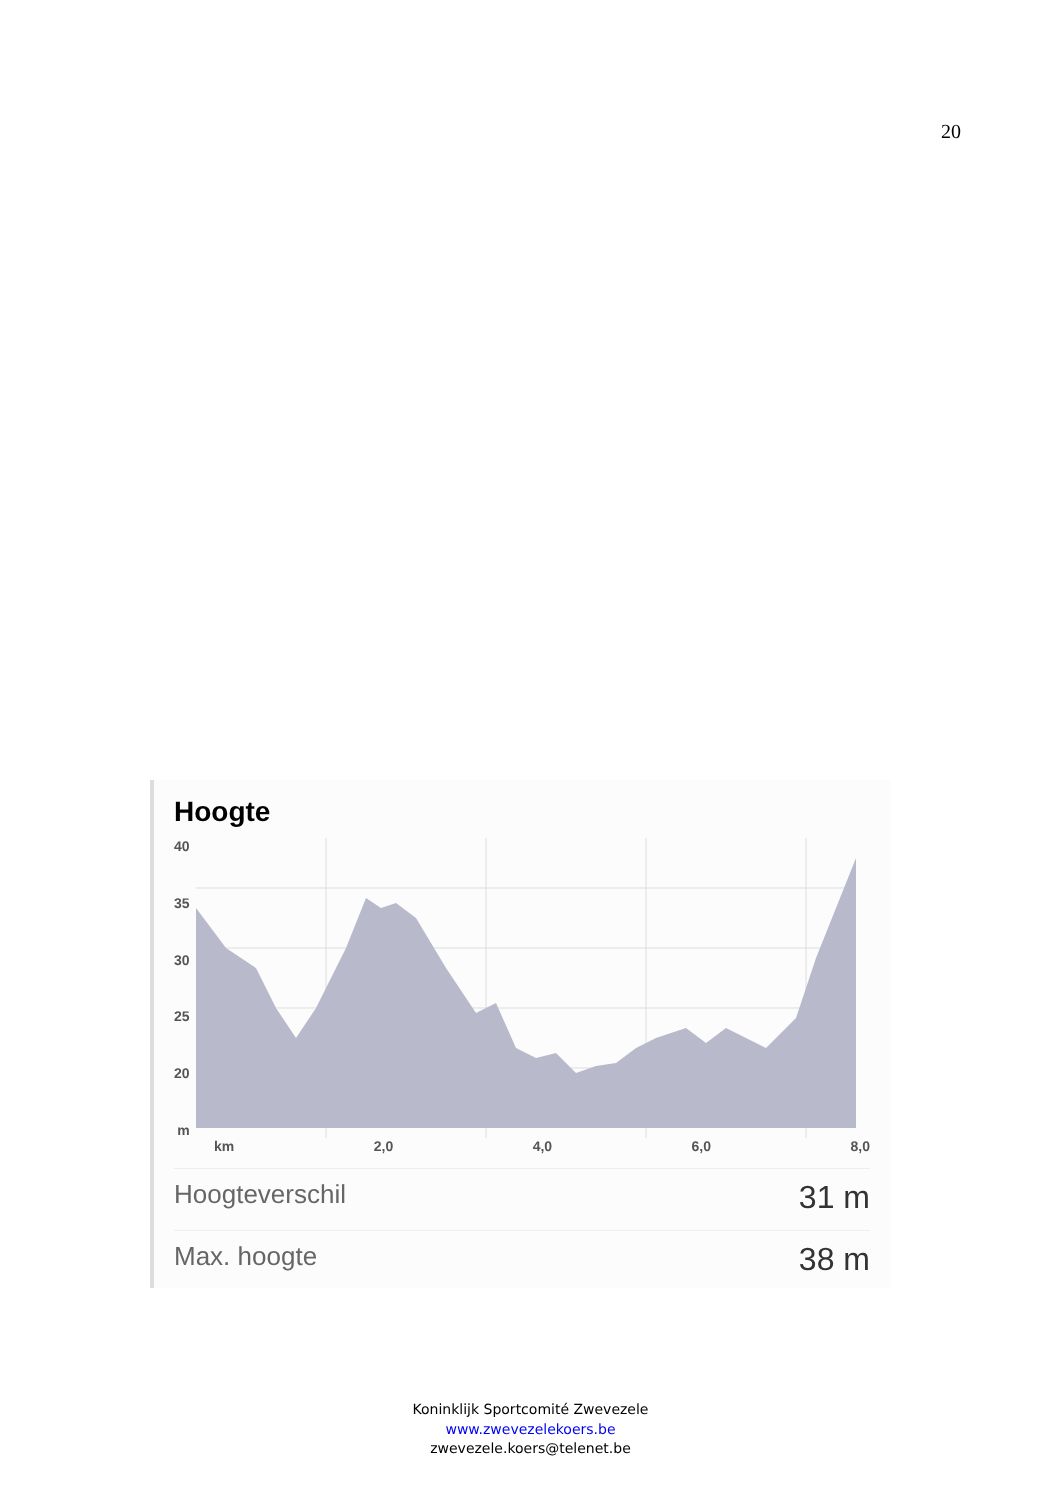20
Hoogte
40
35
30
25
20
m
km 2,0 4,0 6,0 8,0
Hoogteverschil 31 m
Max. hoogte 38 m
Koninklijk Sportcomité Zwevezele
www.zwevezelekoers.be
zwevezele.koers@telenet.be